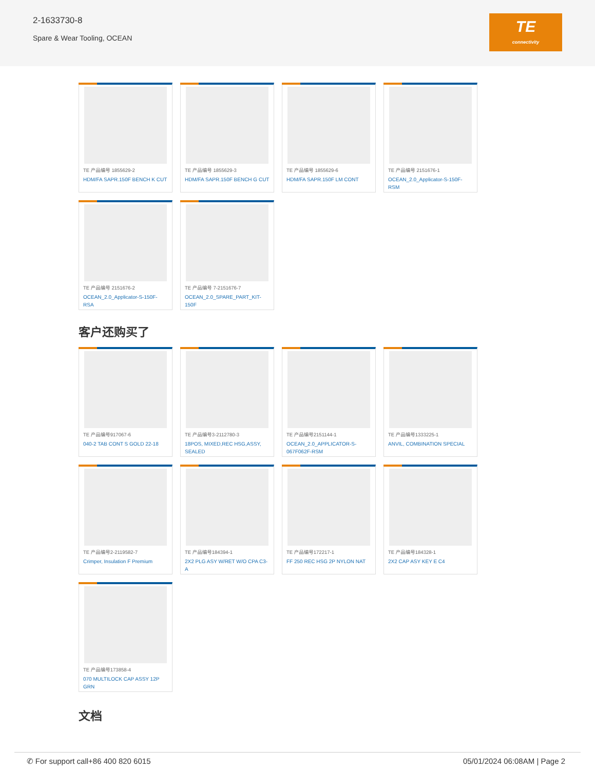2-1633730-8
Spare & Wear Tooling, OCEAN
TE
connectivity
TE 产品编号 1855629-2
HDM/FA SAPR.150F BENCH K CUT
TE 产品编号 1855629-3
HDM/FA SAPR.150F BENCH G CUT
TE 产品编号 1855629-6
HDM/FA SAPR.150F LM CONT
TE 产品编号 2151676-1
OCEAN_2.0_Applicator-S-150F-RSM
TE 产品编号 2151676-2
OCEAN_2.0_Applicator-S-150F-RSA
TE 产品编号 7-2151676-7
OCEAN_2.0_SPARE_PART_KIT-150F
客户还购买了
TE 产品编号917067-6
040-2 TAB CONT S GOLD 22-18
TE 产品编号3-2112780-3
18POS, MIXED,REC HSG,ASSY, SEALED
TE 产品编号2151144-1
OCEAN_2.0_APPLICATOR-S-067F062F-RSM
TE 产品编号1333225-1
ANVIL, COMBINATION SPECIAL
TE 产品编号2-2119582-7
Crimper, Insulation F Premium
TE 产品编号184394-1
2X2 PLG ASY W/RET W/O CPA C3-A
TE 产品编号172217-1
FF 250 REC HSG 2P NYLON NAT
TE 产品编号184328-1
2X2 CAP ASY KEY E C4
TE 产品编号173858-4
070 MULTILOCK CAP ASSY 12P GRN
文档
✆ For support call+86 400 820 6015 05/01/2024 06:08AM | Page 2